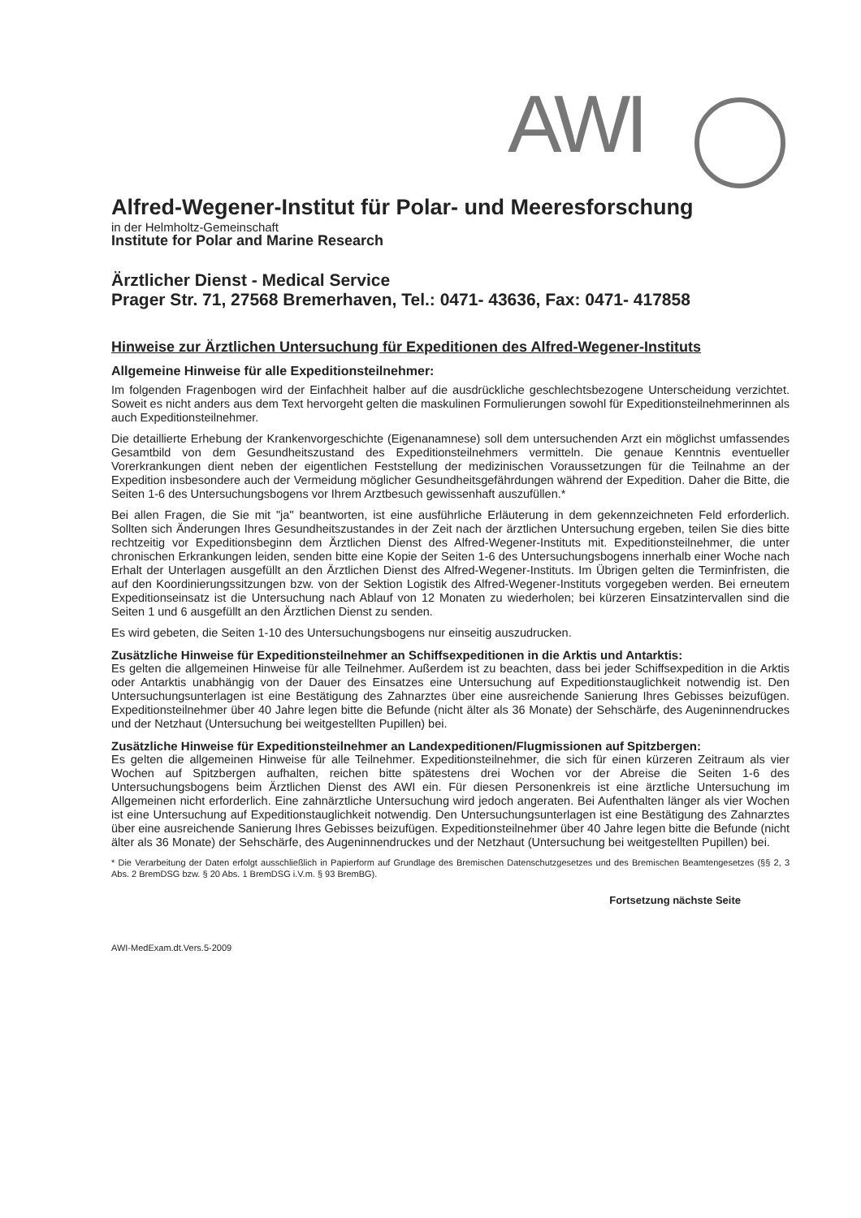AWI
Alfred-Wegener-Institut für Polar- und Meeresforschung
in der Helmholtz-Gemeinschaft
Institute for Polar and Marine Research
Ärztlicher Dienst - Medical Service
Prager Str. 71, 27568 Bremerhaven, Tel.: 0471- 43636, Fax: 0471- 417858
Hinweise zur Ärztlichen Untersuchung für Expeditionen des Alfred-Wegener-Instituts
Allgemeine Hinweise für alle Expeditionsteilnehmer:
Im folgenden Fragenbogen wird der Einfachheit halber auf die ausdrückliche geschlechtsbezogene Unterscheidung verzichtet. Soweit es nicht anders aus dem Text hervorgeht gelten die maskulinen Formulierungen sowohl für Expeditionsteilnehmerinnen als auch Expeditionsteilnehmer.
Die detaillierte Erhebung der Krankenvorgeschichte (Eigenanamnese) soll dem untersuchenden Arzt ein möglichst umfassendes Gesamtbild von dem Gesundheitszustand des Expeditionsteilnehmers vermitteln. Die genaue Kenntnis eventueller Vorerkrankungen dient neben der eigentlichen Feststellung der medizinischen Voraussetzungen für die Teilnahme an der Expedition insbesondere auch der Vermeidung möglicher Gesundheitsgefährdungen während der Expedition. Daher die Bitte, die Seiten 1-6 des Untersuchungsbogens vor Ihrem Arztbesuch gewissenhaft auszufüllen.*
Bei allen Fragen, die Sie mit "ja" beantworten, ist eine ausführliche Erläuterung in dem gekennzeichneten Feld erforderlich. Sollten sich Änderungen Ihres Gesundheitszustandes in der Zeit nach der ärztlichen Untersuchung ergeben, teilen Sie dies bitte rechtzeitig vor Expeditionsbeginn dem Ärztlichen Dienst des Alfred-Wegener-Instituts mit. Expeditionsteilnehmer, die unter chronischen Erkrankungen leiden, senden bitte eine Kopie der Seiten 1-6 des Untersuchungsbogens innerhalb einer Woche nach Erhalt der Unterlagen ausgefüllt an den Ärztlichen Dienst des Alfred-Wegener-Instituts. Im Übrigen gelten die Terminfristen, die auf den Koordinierungssitzungen bzw. von der Sektion Logistik des Alfred-Wegener-Instituts vorgegeben werden. Bei erneutem Expeditionseinsatz ist die Untersuchung nach Ablauf von 12 Monaten zu wiederholen; bei kürzeren Einsatzintervallen sind die Seiten 1 und 6 ausgefüllt an den Ärztlichen Dienst zu senden.
Es wird gebeten, die Seiten 1-10 des Untersuchungsbogens nur einseitig auszudrucken.
Zusätzliche Hinweise für Expeditionsteilnehmer an Schiffsexpeditionen in die Arktis und Antarktis:
Es gelten die allgemeinen Hinweise für alle Teilnehmer. Außerdem ist zu beachten, dass bei jeder Schiffsexpedition in die Arktis oder Antarktis unabhängig von der Dauer des Einsatzes eine Untersuchung auf Expeditionstauglichkeit notwendig ist. Den Untersuchungsunterlagen ist eine Bestätigung des Zahnarztes über eine ausreichende Sanierung Ihres Gebisses beizufügen. Expeditionsteilnehmer über 40 Jahre legen bitte die Befunde (nicht älter als 36 Monate) der Sehschärfe, des Augeninnendruckes und der Netzhaut (Untersuchung bei weitgestellten Pupillen) bei.
Zusätzliche Hinweise für Expeditionsteilnehmer an Landexpeditionen/Flugmissionen auf Spitzbergen:
Es gelten die allgemeinen Hinweise für alle Teilnehmer. Expeditionsteilnehmer, die sich für einen kürzeren Zeitraum als vier Wochen auf Spitzbergen aufhalten, reichen bitte spätestens drei Wochen vor der Abreise die Seiten 1-6 des Untersuchungsbogens beim Ärztlichen Dienst des AWI ein. Für diesen Personenkreis ist eine ärztliche Untersuchung im Allgemeinen nicht erforderlich. Eine zahnärztliche Untersuchung wird jedoch angeraten. Bei Aufenthalten länger als vier Wochen ist eine Untersuchung auf Expeditionstauglichkeit notwendig. Den Untersuchungsunterlagen ist eine Bestätigung des Zahnarztes über eine ausreichende Sanierung Ihres Gebisses beizufügen. Expeditionsteilnehmer über 40 Jahre legen bitte die Befunde (nicht älter als 36 Monate) der Sehschärfe, des Augeninnendruckes und der Netzhaut (Untersuchung bei weitgestellten Pupillen) bei.
* Die Verarbeitung der Daten erfolgt ausschließlich in Papierform auf Grundlage des Bremischen Datenschutzgesetzes und des Bremischen Beamtengesetzes (§§ 2, 3 Abs. 2 BremDSG bzw. § 20 Abs. 1 BremDSG i.V.m. § 93 BremBG).
Fortsetzung nächste Seite
AWI-MedExam.dt.Vers.5-2009